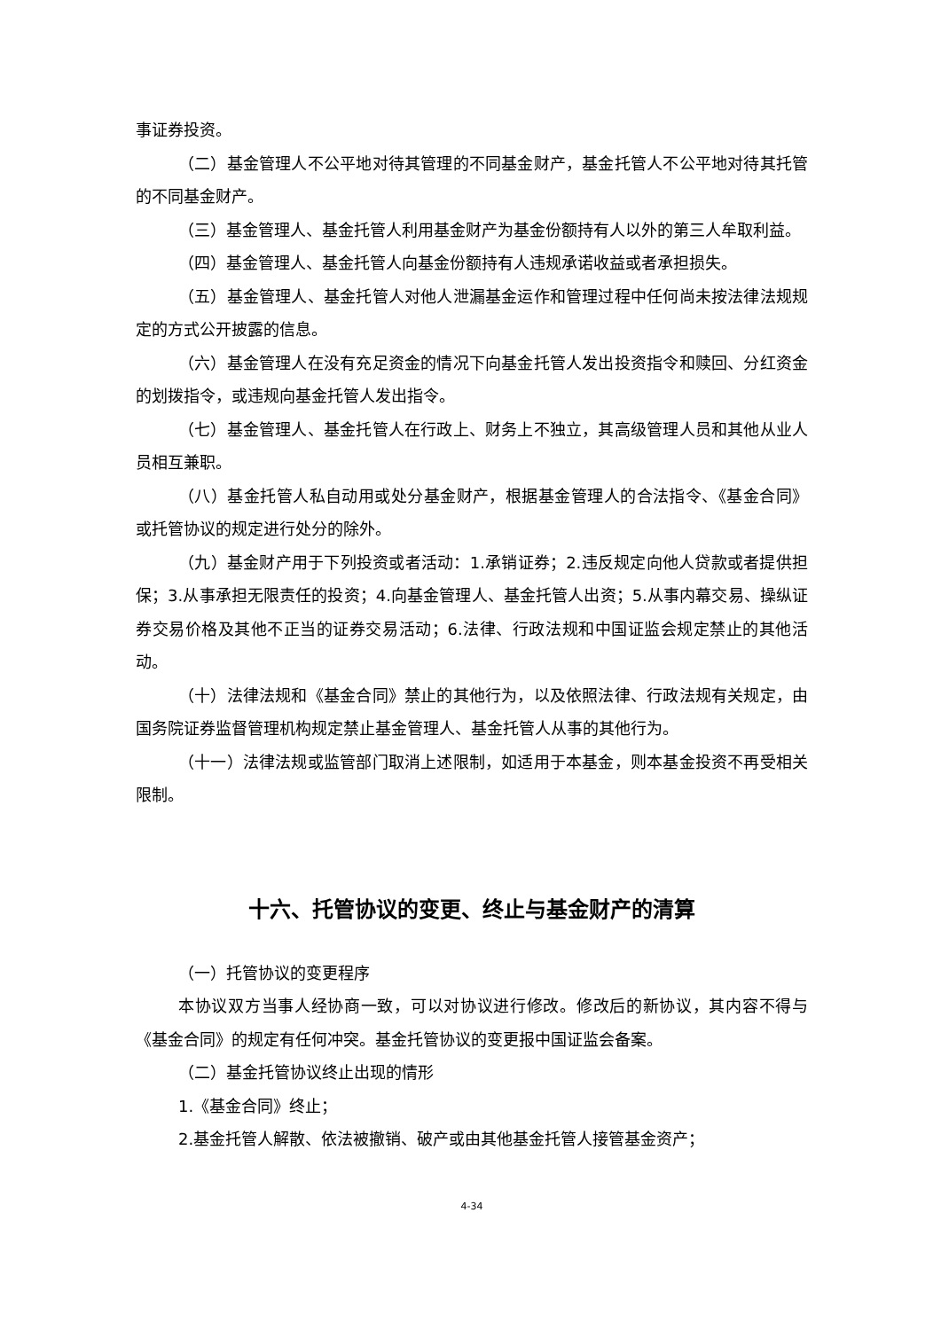事证券投资。
（二）基金管理人不公平地对待其管理的不同基金财产，基金托管人不公平地对待其托管的不同基金财产。
（三）基金管理人、基金托管人利用基金财产为基金份额持有人以外的第三人牟取利益。
（四）基金管理人、基金托管人向基金份额持有人违规承诺收益或者承担损失。
（五）基金管理人、基金托管人对他人泄漏基金运作和管理过程中任何尚未按法律法规规定的方式公开披露的信息。
（六）基金管理人在没有充足资金的情况下向基金托管人发出投资指令和赎回、分红资金的划拨指令，或违规向基金托管人发出指令。
（七）基金管理人、基金托管人在行政上、财务上不独立，其高级管理人员和其他从业人员相互兼职。
（八）基金托管人私自动用或处分基金财产，根据基金管理人的合法指令、《基金合同》或托管协议的规定进行处分的除外。
（九）基金财产用于下列投资或者活动：1.承销证券；2.违反规定向他人贷款或者提供担保；3.从事承担无限责任的投资；4.向基金管理人、基金托管人出资；5.从事内幕交易、操纵证券交易价格及其他不正当的证券交易活动；6.法律、行政法规和中国证监会规定禁止的其他活动。
（十）法律法规和《基金合同》禁止的其他行为，以及依照法律、行政法规有关规定，由国务院证券监督管理机构规定禁止基金管理人、基金托管人从事的其他行为。
（十一）法律法规或监管部门取消上述限制，如适用于本基金，则本基金投资不再受相关限制。
十六、托管协议的变更、终止与基金财产的清算
（一）托管协议的变更程序
本协议双方当事人经协商一致，可以对协议进行修改。修改后的新协议，其内容不得与《基金合同》的规定有任何冲突。基金托管协议的变更报中国证监会备案。
（二）基金托管协议终止出现的情形
1.《基金合同》终止；
2.基金托管人解散、依法被撤销、破产或由其他基金托管人接管基金资产；
4-34